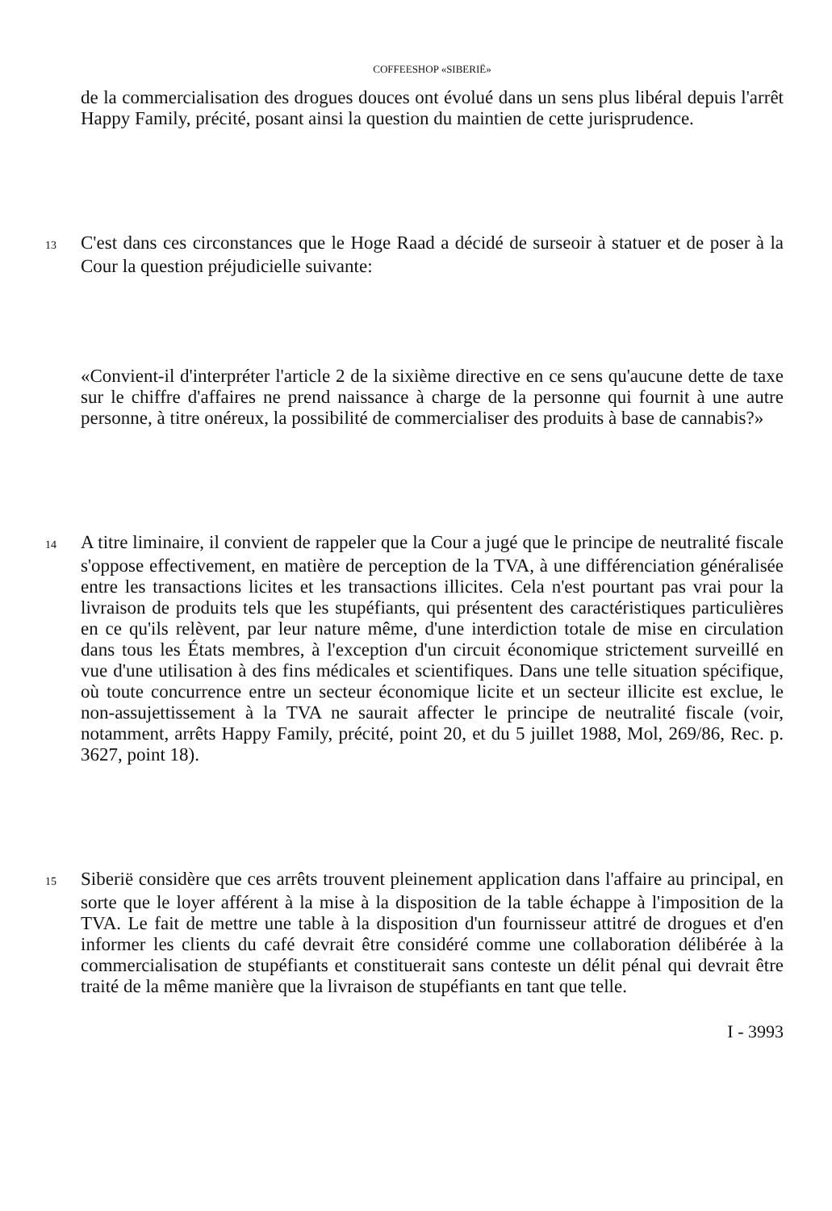COFFEESHOP «SIBERIË»
de la commercialisation des drogues douces ont évolué dans un sens plus libéral depuis l'arrêt Happy Family, précité, posant ainsi la question du maintien de cette jurisprudence.
13 C'est dans ces circonstances que le Hoge Raad a décidé de surseoir à statuer et de poser à la Cour la question préjudicielle suivante:
«Convient-il d'interpréter l'article 2 de la sixième directive en ce sens qu'aucune dette de taxe sur le chiffre d'affaires ne prend naissance à charge de la personne qui fournit à une autre personne, à titre onéreux, la possibilité de commercialiser des produits à base de cannabis?»
14 A titre liminaire, il convient de rappeler que la Cour a jugé que le principe de neutralité fiscale s'oppose effectivement, en matière de perception de la TVA, à une différenciation généralisée entre les transactions licites et les transactions illicites. Cela n'est pourtant pas vrai pour la livraison de produits tels que les stupéfiants, qui présentent des caractéristiques particulières en ce qu'ils relèvent, par leur nature même, d'une interdiction totale de mise en circulation dans tous les États membres, à l'exception d'un circuit économique strictement surveillé en vue d'une utilisation à des fins médicales et scientifiques. Dans une telle situation spécifique, où toute concurrence entre un secteur économique licite et un secteur illicite est exclue, le non-assujettissement à la TVA ne saurait affecter le principe de neutralité fiscale (voir, notamment, arrêts Happy Family, précité, point 20, et du 5 juillet 1988, Mol, 269/86, Rec. p. 3627, point 18).
15 Siberië considère que ces arrêts trouvent pleinement application dans l'affaire au principal, en sorte que le loyer afférent à la mise à la disposition de la table échappe à l'imposition de la TVA. Le fait de mettre une table à la disposition d'un fournisseur attitré de drogues et d'en informer les clients du café devrait être considéré comme une collaboration délibérée à la commercialisation de stupéfiants et constituerait sans conteste un délit pénal qui devrait être traité de la même manière que la livraison de stupéfiants en tant que telle.
I - 3993